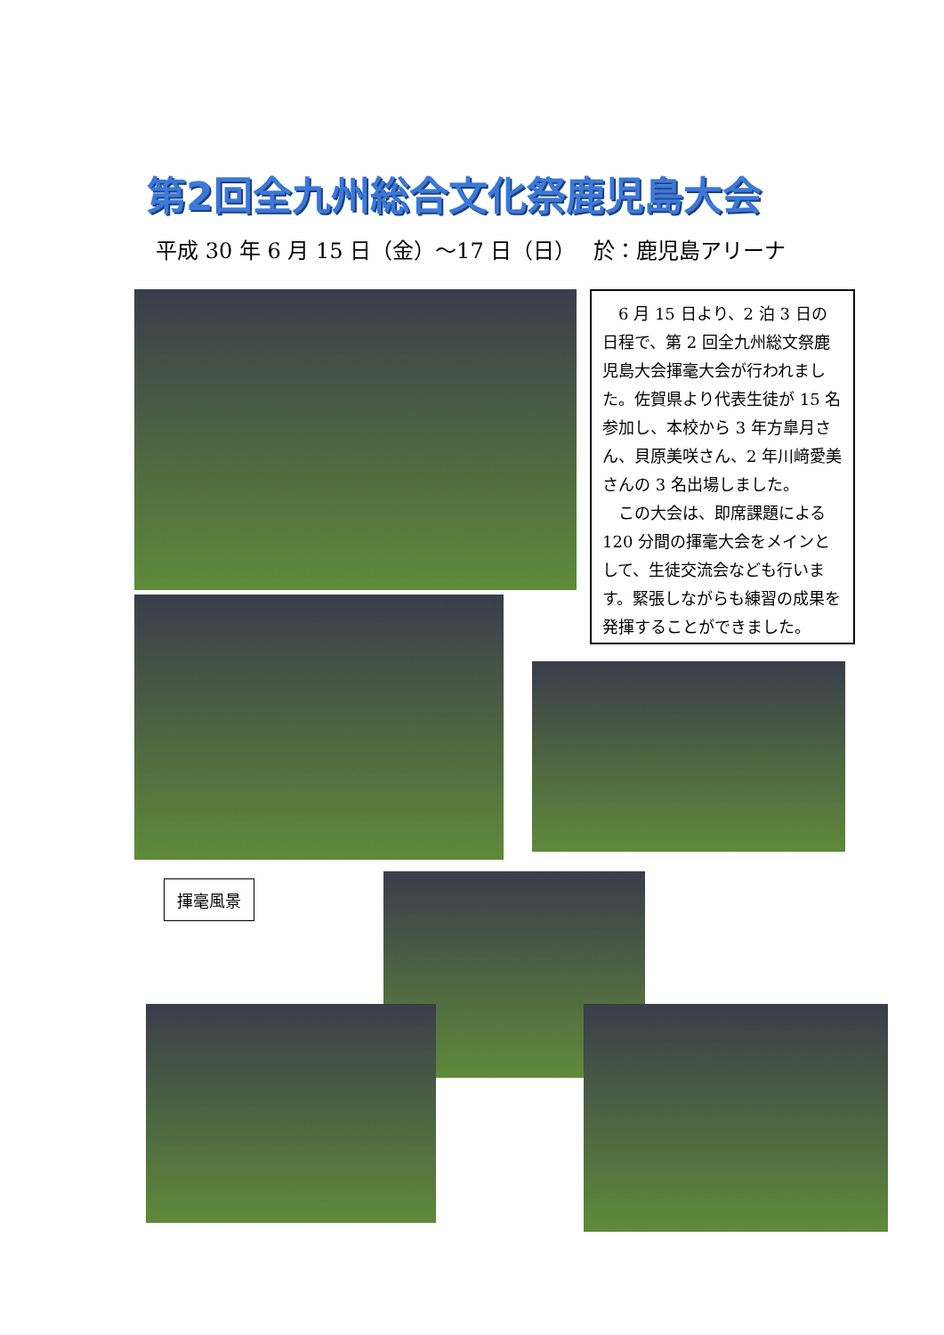第2回全九州総合文化祭鹿児島大会
平成 30 年 6 月 15 日（金）～17 日（日）　 於：鹿児島アリーナ
6 月 15 日より、2 泊 3 日の日程で、第 2 回全九州総文祭鹿児島大会揮毫大会が行われました。佐賀県より代表生徒が 15 名参加し、本校から 3 年方皐月さん、貝原美咲さん、2 年川﨑愛美さんの 3 名出場しました。
この大会は、即席課題による 120 分間の揮毫大会をメインとして、生徒交流会なども行います。緊張しながらも練習の成果を発揮することができました。
揮毫風景